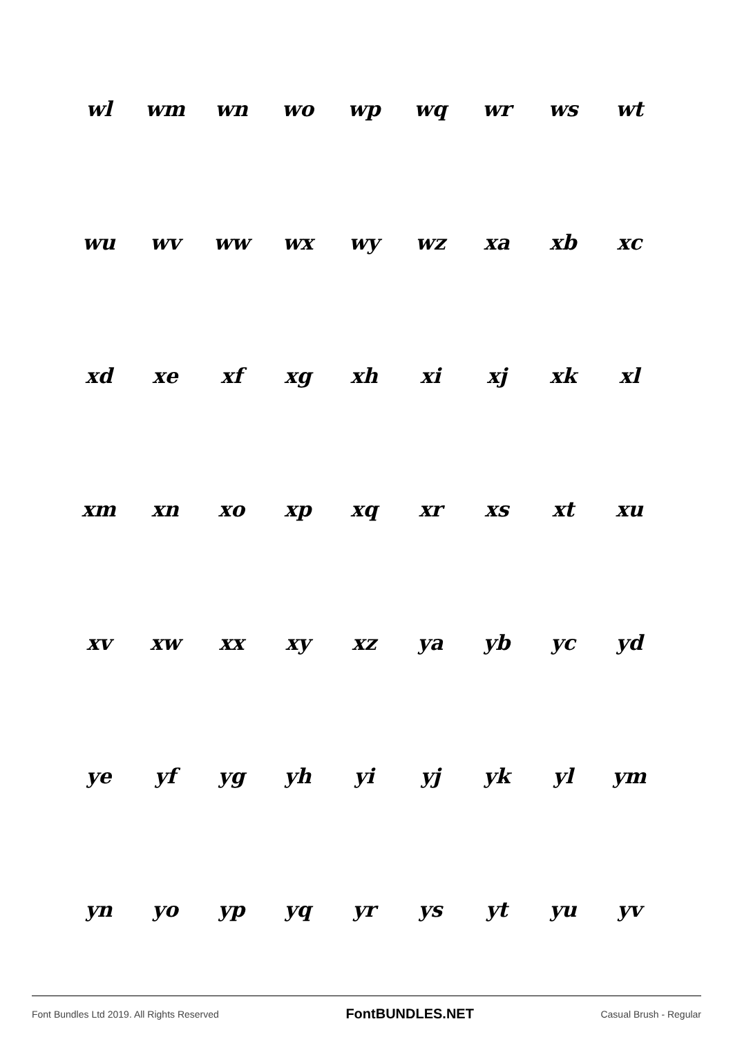| wl | wm | wn | wo | wp | wq | wr | ws | wt |
| wu | wv | ww | wx | wy | wz | xa | xb | xc |
| xd | xe | xf | xg | xh | xi | xj | xk | xl |
| xm | xn | xo | xp | xq | xr | xs | xt | xu |
| xv | xw | xx | xy | xz | ya | yb | yc | yd |
| ye | yf | yg | yh | yi | yj | yk | yl | ym |
| yn | yo | yp | yq | yr | ys | yt | yu | yv |
Font Bundles Ltd 2019. All Rights Reserved FontBUNDLES.NET Casual Brush - Regular